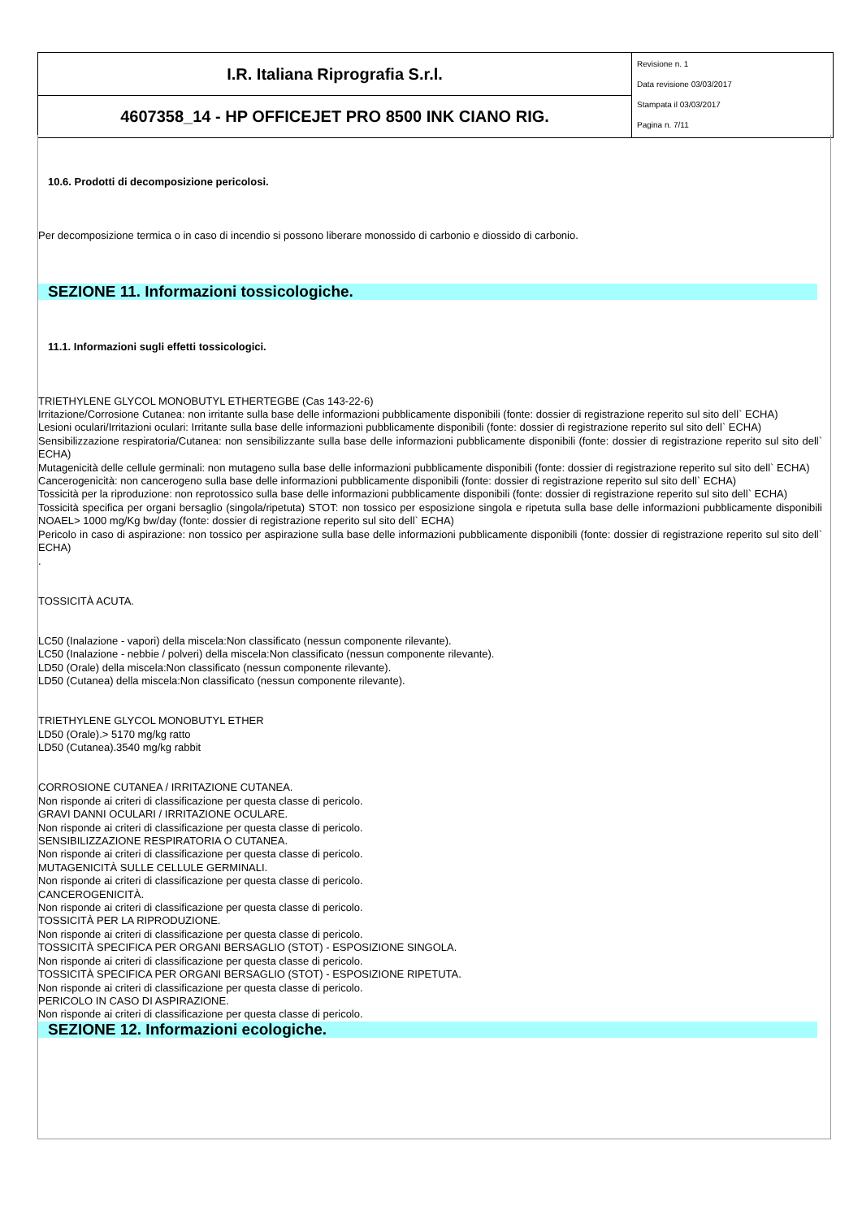| I.R. Italiana Riprografia S.r.l. | Revisione n. 1 Data revisione 03/03/2017 Stampata il 03/03/2017 Pagina n. 7/11 |
| 4607358_14 - HP OFFICEJET PRO 8500 INK CIANO RIG. | |
10.6. Prodotti di decomposizione pericolosi.
Per decomposizione termica o in caso di incendio si possono liberare monossido di carbonio e diossido di carbonio.
SEZIONE 11. Informazioni tossicologiche.
11.1. Informazioni sugli effetti tossicologici.
TRIETHYLENE GLYCOL MONOBUTYL ETHERTEGBE (Cas 143-22-6)
Irritazione/Corrosione Cutanea: non irritante sulla base delle informazioni pubblicamente disponibili (fonte: dossier di registrazione reperito sul sito dell` ECHA)
Lesioni oculari/Irritazioni oculari: Irritante sulla base delle informazioni pubblicamente disponibili (fonte: dossier di registrazione reperito sul sito dell` ECHA)
Sensibilizzazione respiratoria/Cutanea: non sensibilizzante sulla base delle informazioni pubblicamente disponibili (fonte: dossier di registrazione reperito sul sito dell` ECHA)
Mutagenicità delle cellule germinali: non mutageno sulla base delle informazioni pubblicamente disponibili (fonte: dossier di registrazione reperito sul sito dell` ECHA)
Cancerogenicità: non cancerogeno sulla base delle informazioni pubblicamente disponibili (fonte: dossier di registrazione reperito sul sito dell` ECHA)
Tossicità per la riproduzione: non reprotossico sulla base delle informazioni pubblicamente disponibili (fonte: dossier di registrazione reperito sul sito dell` ECHA)
Tossicità specifica per organi bersaglio (singola/ripetuta) STOT: non tossico per esposizione singola e ripetuta sulla base delle informazioni pubblicamente disponibili NOAEL> 1000 mg/Kg bw/day (fonte: dossier di registrazione reperito sul sito dell` ECHA)
Pericolo in caso di aspirazione: non tossico per aspirazione sulla base delle informazioni pubblicamente disponibili (fonte: dossier di registrazione reperito sul sito dell` ECHA)
.
TOSSICITÀ ACUTA.
LC50 (Inalazione - vapori) della miscela:Non classificato (nessun componente rilevante).
LC50 (Inalazione - nebbie / polveri) della miscela:Non classificato (nessun componente rilevante).
LD50 (Orale) della miscela:Non classificato (nessun componente rilevante).
LD50 (Cutanea) della miscela:Non classificato (nessun componente rilevante).
TRIETHYLENE GLYCOL MONOBUTYL ETHER
LD50 (Orale).> 5170 mg/kg ratto
LD50 (Cutanea).3540 mg/kg rabbit
CORROSIONE CUTANEA / IRRITAZIONE CUTANEA.
Non risponde ai criteri di classificazione per questa classe di pericolo.
GRAVI DANNI OCULARI / IRRITAZIONE OCULARE.
Non risponde ai criteri di classificazione per questa classe di pericolo.
SENSIBILIZZAZIONE RESPIRATORIA O CUTANEA.
Non risponde ai criteri di classificazione per questa classe di pericolo.
MUTAGENICITÀ SULLE CELLULE GERMINALI.
Non risponde ai criteri di classificazione per questa classe di pericolo.
CANCEROGENICITÀ.
Non risponde ai criteri di classificazione per questa classe di pericolo.
TOSSICITÀ PER LA RIPRODUZIONE.
Non risponde ai criteri di classificazione per questa classe di pericolo.
TOSSICITÀ SPECIFICA PER ORGANI BERSAGLIO (STOT) - ESPOSIZIONE SINGOLA.
Non risponde ai criteri di classificazione per questa classe di pericolo.
TOSSICITÀ SPECIFICA PER ORGANI BERSAGLIO (STOT) - ESPOSIZIONE RIPETUTA.
Non risponde ai criteri di classificazione per questa classe di pericolo.
PERICOLO IN CASO DI ASPIRAZIONE.
Non risponde ai criteri di classificazione per questa classe di pericolo.
SEZIONE 12. Informazioni ecologiche.